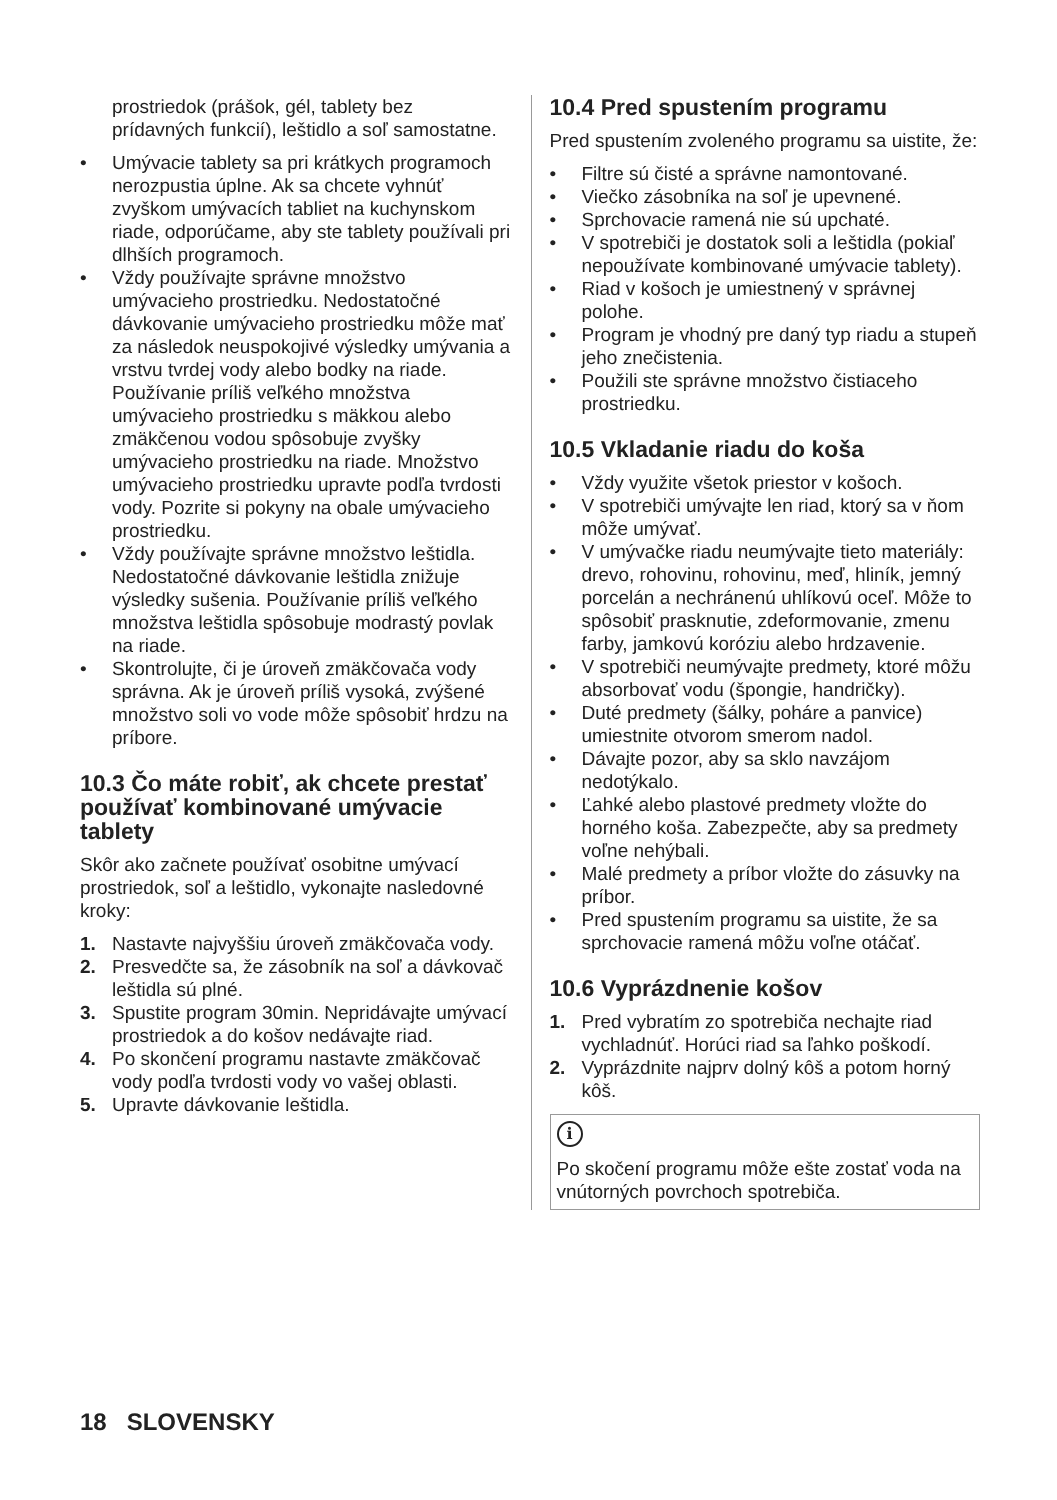prostriedok (prášok, gél, tablety bez prídavných funkcií), leštidlo a soľ samostatne.
• Umývacie tablety sa pri krátkych programoch nerozpustia úplne. Ak sa chcete vyhnúť zvyškom umývacích tabliet na kuchynskom riade, odporúčame, aby ste tablety používali pri dlhších programoch.
• Vždy používajte správne množstvo umývacieho prostriedku. Nedostatočné dávkovanie umývacieho prostriedku môže mať za následok neuspokojivé výsledky umývania a vrstvu tvrdej vody alebo bodky na riade. Používanie príliš veľkého množstva umývacieho prostriedku s mäkkou alebo zmäkčenou vodou spôsobuje zvyšky umývacieho prostriedku na riade. Množstvo umývacieho prostriedku upravte podľa tvrdosti vody. Pozrite si pokyny na obale umývacieho prostriedku.
• Vždy používajte správne množstvo leštidla. Nedostatočné dávkovanie leštidla znižuje výsledky sušenia. Používanie príliš veľkého množstva leštidla spôsobuje modrastý povlak na riade.
• Skontrolujte, či je úroveň zmäkčovača vody správna. Ak je úroveň príliš vysoká, zvýšené množstvo soli vo vode môže spôsobiť hrdzu na príbore.
10.3 Čo máte robiť, ak chcete prestať používať kombinované umývacie tablety
Skôr ako začnete používať osobitne umývací prostriedok, soľ a leštidlo, vykonajte nasledovné kroky:
1. Nastavte najvyššiu úroveň zmäkčovača vody.
2. Presvedčte sa, že zásobník na soľ a dávkovač leštidla sú plné.
3. Spustite program 30min. Nepridávajte umývací prostriedok a do košov nedávajte riad.
4. Po skončení programu nastavte zmäkčovač vody podľa tvrdosti vody vo vašej oblasti.
5. Upravte dávkovanie leštidla.
10.4 Pred spustením programu
Pred spustením zvoleného programu sa uistite, že:
• Filtre sú čisté a správne namontované.
• Viečko zásobníka na soľ je upevnené.
• Sprchovacie ramená nie sú upchaté.
• V spotrebiči je dostatok soli a leštidla (pokiaľ nepoužívate kombinované umývacie tablety).
• Riad v košoch je umiestnený v správnej polohe.
• Program je vhodný pre daný typ riadu a stupeň jeho znečistenia.
• Použili ste správne množstvo čistiaceho prostriedku.
10.5 Vkladanie riadu do koša
• Vždy využite všetok priestor v košoch.
• V spotrebiči umývajte len riad, ktorý sa v ňom môže umývať.
• V umývačke riadu neumývajte tieto materiály: drevo, rohovinu, rohovinu, meď, hliník, jemný porcelán a nechránenú uhlíkovú oceľ. Môže to spôsobiť prasknutie, zdeformovanie, zmenu farby, jamkovú koróziu alebo hrdzavenie.
• V spotrebiči neumývajte predmety, ktoré môžu absorbovať vodu (špongie, handričky).
• Duté predmety (šálky, poháre a panvice) umiestnite otvorom smerom nadol.
• Dávajte pozor, aby sa sklo navzájom nedotýkalo.
• Ľahké alebo plastové predmety vložte do horného koša. Zabezpečte, aby sa predmety voľne nehýbali.
• Malé predmety a príbor vložte do zásuvky na príbor.
• Pred spustením programu sa uistite, že sa sprchovacie ramená môžu voľne otáčať.
10.6 Vyprázdnenie košov
1. Pred vybratím zo spotrebiča nechajte riad vychladnúť. Horúci riad sa ľahko poškodí.
2. Vyprázdnite najprv dolný kôš a potom horný kôš.
i
Po skočení programu môže ešte zostať voda na vnútorných povrchoch spotrebiča.
18 SLOVENSKY